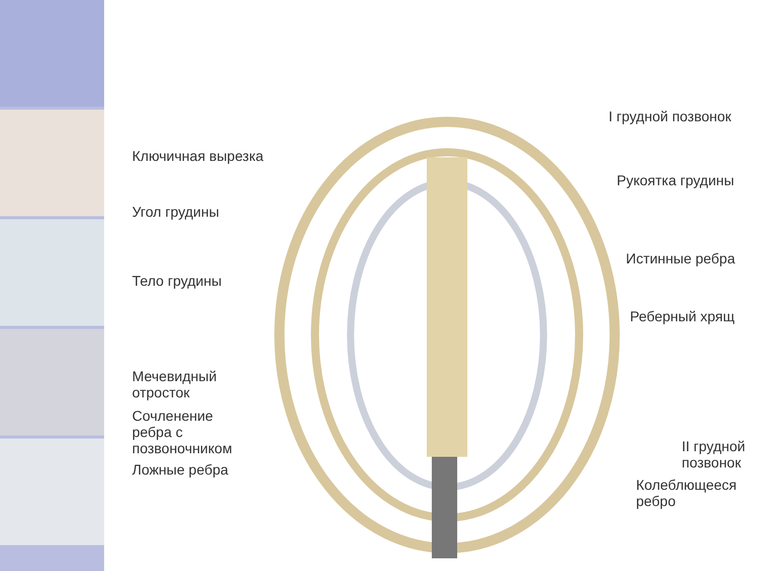I грудной позвонок
Ключичная вырезка
Рукоятка грудины
Угол грудины
Истинные ребра
Тело грудины
Реберный хрящ
Мечевидный
отросток
Сочленение
ребра с
позвоночником
II грудной
позвонок
Ложные ребра
Колеблющееся
ребро